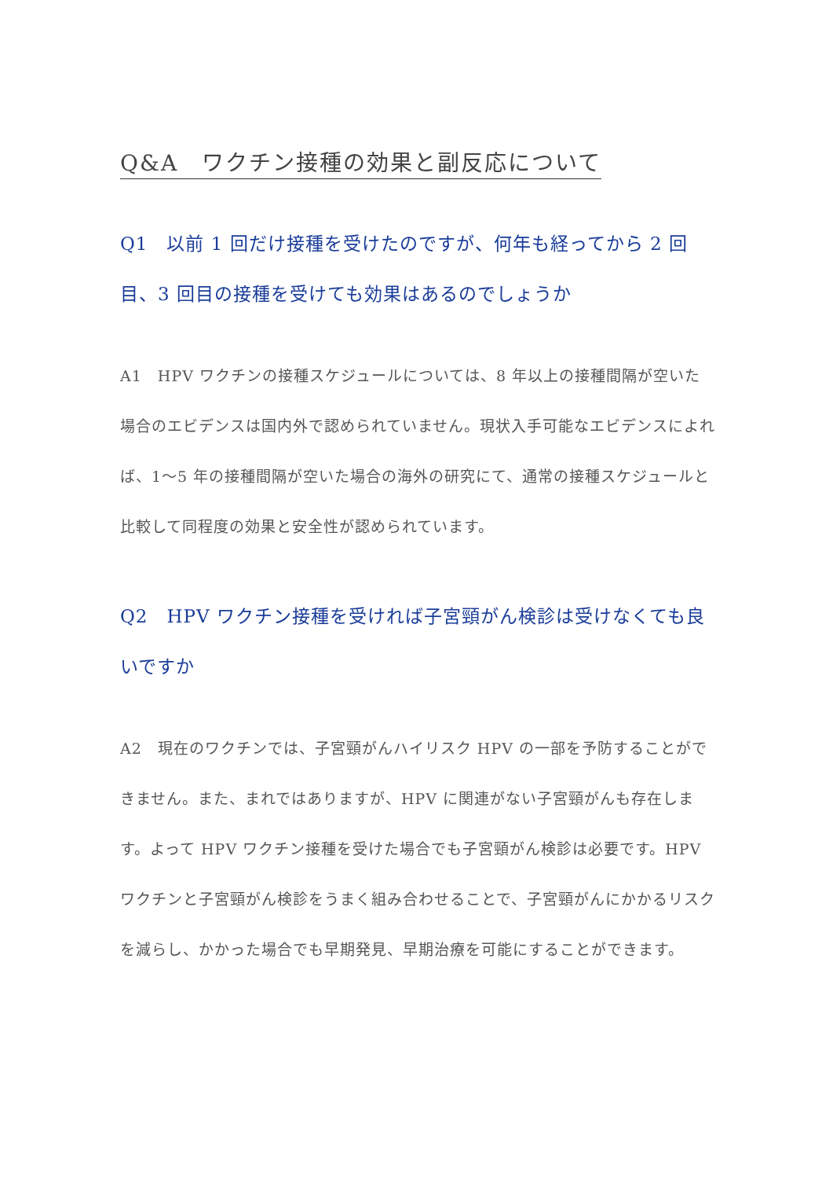Q&A　ワクチン接種の効果と副反応について
Q1　以前 1 回だけ接種を受けたのですが、何年も経ってから 2 回目、3 回目の接種を受けても効果はあるのでしょうか
A1　HPV ワクチンの接種スケジュールについては、8 年以上の接種間隔が空いた場合のエビデンスは国内外で認められていません。現状入手可能なエビデンスによれば、1～5 年の接種間隔が空いた場合の海外の研究にて、通常の接種スケジュールと比較して同程度の効果と安全性が認められています。
Q2　HPV ワクチン接種を受ければ子宮頸がん検診は受けなくても良いですか
A2　現在のワクチンでは、子宮頸がんハイリスク HPV の一部を予防することができません。また、まれではありますが、HPV に関連がない子宮頸がんも存在します。よって HPV ワクチン接種を受けた場合でも子宮頸がん検診は必要です。HPV ワクチンと子宮頸がん検診をうまく組み合わせることで、子宮頸がんにかかるリスクを減らし、かかった場合でも早期発見、早期治療を可能にすることができます。